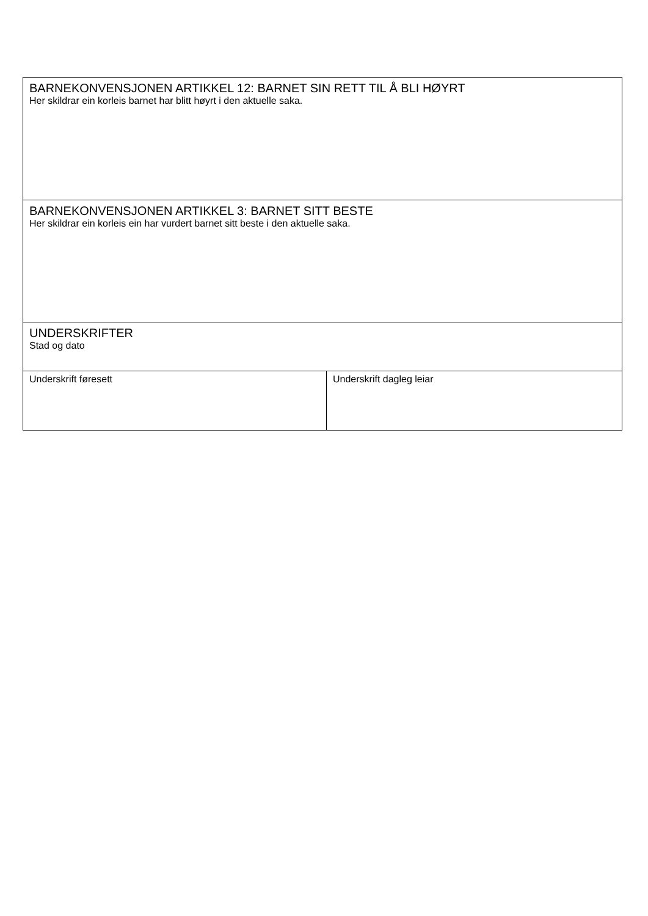| BARNEKONVENSJONEN ARTIKKEL 12: BARNET SIN RETT TIL Å BLI HØYRT Her skildrar ein korleis barnet har blitt høyrt i den aktuelle saka. | |
| BARNEKONVENSJONEN ARTIKKEL 3: BARNET SITT BESTE Her skildrar ein korleis ein har vurdert barnet sitt beste i den aktuelle saka. | |
| UNDERSKRIFTER Stad og dato | |
| Underskrift føresett | Underskrift dagleg leiar |